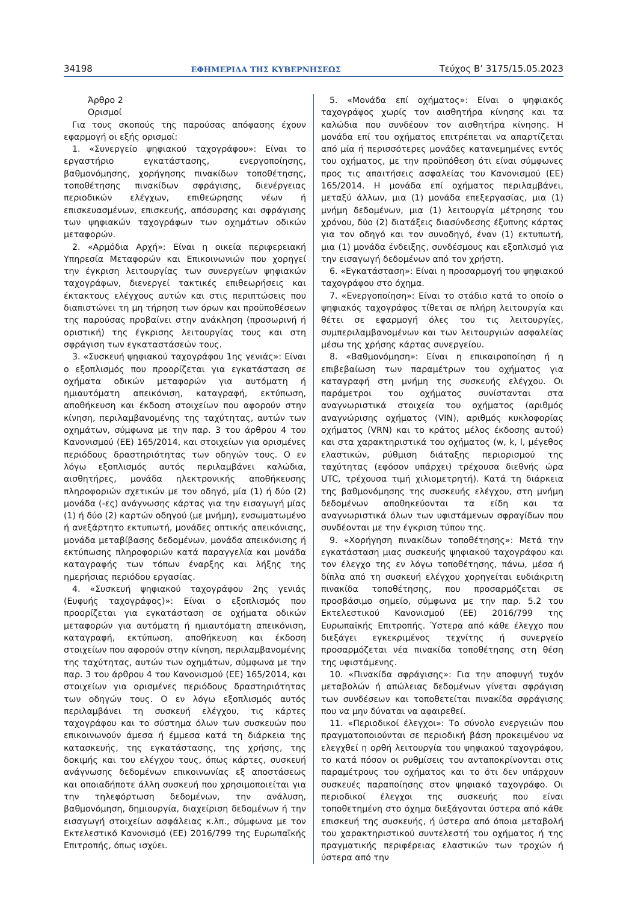34198 ΕΦΗΜΕΡΙΔΑ ΤΗΣ ΚΥΒΕΡΝΗΣΕΩΣ Τεύχος Β’ 3175/15.05.2023
Άρθρο 2
Ορισμοί
Για τους σκοπούς της παρούσας απόφασης έχουν εφαρμογή οι εξής ορισμοί:
1. «Συνεργείο ψηφιακού ταχογράφου»: Είναι το εργαστήριο εγκατάστασης, ενεργοποίησης, βαθμονόμησης, χορήγησης πινακίδων τοποθέτησης, τοποθέτησης πινακίδων σφράγισης, διενέργειας περιοδικών ελέγχων, επιθεώρησης νέων ή επισκευασμένων, επισκευής, απόσυρσης και σφράγισης των ψηφιακών ταχογράφων των οχημάτων οδικών μεταφορών.
2. «Αρμόδια Αρχή»: Είναι η οικεία περιφερειακή Υπηρεσία Μεταφορών και Επικοινωνιών που χορηγεί την έγκριση λειτουργίας των συνεργείων ψηφιακών ταχογράφων, διενεργεί τακτικές επιθεωρήσεις και έκτακτους ελέγχους αυτών και στις περιπτώσεις που διαπιστώνει τη μη τήρηση των όρων και προϋποθέσεων της παρούσας προβαίνει στην ανάκληση (προσωρινή ή οριστική) της έγκρισης λειτουργίας τους και στη σφράγιση των εγκαταστάσεών τους.
3. «Συσκευή ψηφιακού ταχογράφου 1ης γενιάς»: Είναι ο εξοπλισμός που προορίζεται για εγκατάσταση σε οχήματα οδικών μεταφορών για αυτόματη ή ημιαυτόματη απεικόνιση, καταγραφή, εκτύπωση, αποθήκευση και έκδοση στοιχείων που αφορούν στην κίνηση, περιλαμβανομένης της ταχύτητας, αυτών των οχημάτων, σύμφωνα με την παρ. 3 του άρθρου 4 του Κανονισμού (ΕΕ) 165/2014, και στοιχείων για ορισμένες περιόδους δραστηριότητας των οδηγών τους. Ο εν λόγω εξοπλισμός αυτός περιλαμβάνει καλώδια, αισθητήρες, μονάδα ηλεκτρονικής αποθήκευσης πληροφοριών σχετικών με τον οδηγό, μία (1) ή δύο (2) μονάδα (-ες) ανάγνωσης κάρτας για την εισαγωγή μίας (1) ή δύο (2) καρτών οδηγού (με μνήμη), ενσωματωμένο ή ανεξάρτητο εκτυπωτή, μονάδες οπτικής απεικόνισης, μονάδα μεταβίβασης δεδομένων, μονάδα απεικόνισης ή εκτύπωσης πληροφοριών κατά παραγγελία και μονάδα καταγραφής των τόπων έναρξης και λήξης της ημερήσιας περιόδου εργασίας.
4. «Συσκευή ψηφιακού ταχογράφου 2ης γενιάς (Ευφυής ταχογράφος)»: Είναι ο εξοπλισμός που προορίζεται για εγκατάσταση σε οχήματα οδικών μεταφορών για αυτόματη ή ημιαυτόματη απεικόνιση, καταγραφή, εκτύπωση, αποθήκευση και έκδοση στοιχείων που αφορούν στην κίνηση, περιλαμβανομένης της ταχύτητας, αυτών των οχημάτων, σύμφωνα με την παρ. 3 του άρθρου 4 του Κανονισμού (ΕΕ) 165/2014, και στοιχείων για ορισμένες περιόδους δραστηριότητας των οδηγών τους. Ο εν λόγω εξοπλισμός αυτός περιλαμβάνει τη συσκευή ελέγχου, τις κάρτες ταχογράφου και το σύστημα όλων των συσκευών που επικοινωνούν άμεσα ή έμμεσα κατά τη διάρκεια της κατασκευής, της εγκατάστασης, της χρήσης, της δοκιμής και του ελέγχου τους, όπως κάρτες, συσκευή ανάγνωσης δεδομένων επικοινωνίας εξ αποστάσεως και οποιαδήποτε άλλη συσκευή που χρησιμοποιείται για την τηλεφόρτωση δεδομένων, την ανάλυση, βαθμονόμηση, δημιουργία, διαχείριση δεδομένων ή την εισαγωγή στοιχείων ασφάλειας κ.λπ., σύμφωνα με τον Εκτελεστικό Κανονισμό (ΕΕ) 2016/799 της Ευρωπαϊκής Επιτροπής, όπως ισχύει.
5. «Μονάδα επί οχήματος»: Είναι ο ψηφιακός ταχογράφος χωρίς τον αισθητήρα κίνησης και τα καλώδια που συνδέουν τον αισθητήρα κίνησης. Η μονάδα επί του οχήματος επιτρέπεται να απαρτίζεται από μία ή περισσότερες μονάδες κατανεμημένες εντός του οχήματος, με την προϋπόθεση ότι είναι σύμφωνες προς τις απαιτήσεις ασφαλείας του Κανονισμού (ΕΕ) 165/2014. Η μονάδα επί οχήματος περιλαμβάνει, μεταξύ άλλων, μια (1) μονάδα επεξεργασίας, μια (1) μνήμη δεδομένων, μια (1) λειτουργία μέτρησης του χρόνου, δύο (2) διατάξεις διασύνδεσης έξυπνης κάρτας για τον οδηγό και τον συνοδηγό, έναν (1) εκτυπωτή, μια (1) μονάδα ένδειξης, συνδέσμους και εξοπλισμό για την εισαγωγή δεδομένων από τον χρήστη.
6. «Εγκατάσταση»: Είναι η προσαρμογή του ψηφιακού ταχογράφου στο όχημα.
7. «Ενεργοποίηση»: Είναι το στάδιο κατά το οποίο ο ψηφιακός ταχογράφος τίθεται σε πλήρη λειτουργία και θέτει σε εφαρμογή όλες του τις λειτουργίες, συμπεριλαμβανομένων και των λειτουργιών ασφαλείας μέσω της χρήσης κάρτας συνεργείου.
8. «Βαθμονόμηση»: Είναι η επικαιροποίηση ή η επιβεβαίωση των παραμέτρων του οχήματος για καταγραφή στη μνήμη της συσκευής ελέγχου. Οι παράμετροι του οχήματος συνίστανται στα αναγνωριστικά στοιχεία του οχήματος (αριθμός αναγνώρισης οχήματος (VIN), αριθμός κυκλοφορίας οχήματος (VRN) και το κράτος μέλος έκδοσης αυτού) και στα χαρακτηριστικά του οχήματος (w, k, l, μέγεθος ελαστικών, ρύθμιση διάταξης περιορισμού της ταχύτητας (εφόσον υπάρχει) τρέχουσα διεθνής ώρα UTC, τρέχουσα τιμή χιλιομετρητή). Κατά τη διάρκεια της βαθμονόμησης της συσκευής ελέγχου, στη μνήμη δεδομένων αποθηκεύονται τα είδη και τα αναγνωριστικά όλων των υφιστάμενων σφραγίδων που συνδέονται με την έγκριση τύπου της.
9. «Χορήγηση πινακίδων τοποθέτησης»: Μετά την εγκατάσταση μιας συσκευής ψηφιακού ταχογράφου και τον έλεγχο της εν λόγω τοποθέτησης, πάνω, μέσα ή δίπλα από τη συσκευή ελέγχου χορηγείται ευδιάκριτη πινακίδα τοποθέτησης, που προσαρμόζεται σε προσβάσιμο σημείο, σύμφωνα με την παρ. 5.2 του Εκτελεστικού Κανονισμού (ΕΕ) 2016/799 της Ευρωπαϊκής Επιτροπής. Ύστερα από κάθε έλεγχο που διεξάγει εγκεκριμένος τεχνίτης ή συνεργείο προσαρμόζεται νέα πινακίδα τοποθέτησης στη θέση της υφιστάμενης.
10. «Πινακίδα σφράγισης»: Για την αποφυγή τυχόν μεταβολών ή απώλειας δεδομένων γίνεται σφράγιση των συνδέσεων και τοποθετείται πινακίδα σφράγισης που να μην δύναται να αφαιρεθεί.
11. «Περιοδικοί έλεγχοι»: Το σύνολο ενεργειών που πραγματοποιούνται σε περιοδική βάση προκειμένου να ελεγχθεί η ορθή λειτουργία του ψηφιακού ταχογράφου, το κατά πόσον οι ρυθμίσεις του ανταποκρίνονται στις παραμέτρους του οχήματος και το ότι δεν υπάρχουν συσκευές παραποίησης στον ψηφιακό ταχογράφο. Οι περιοδικοί έλεγχοι της συσκευής που είναι τοποθετημένη στο όχημα διεξάγονται ύστερα από κάθε επισκευή της συσκευής, ή ύστερα από όποια μεταβολή του χαρακτηριστικού συντελεστή του οχήματος ή της πραγματικής περιφέρειας ελαστικών των τροχών ή ύστερα από την